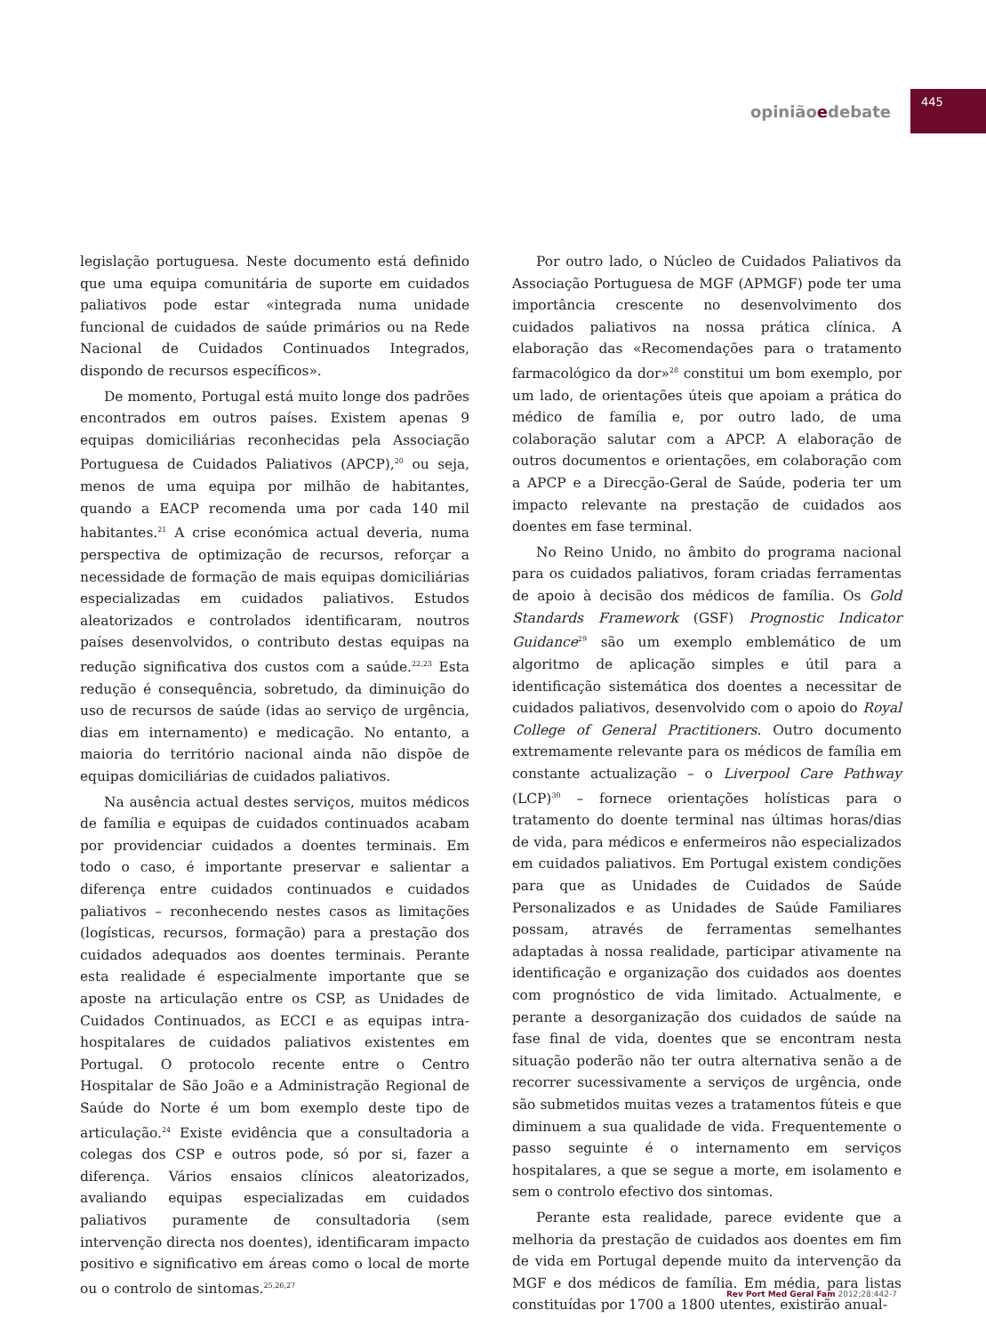opiniãoedebate 445
legislação portuguesa. Neste documento está definido que uma equipa comunitária de suporte em cuidados paliativos pode estar «integrada numa unidade funcional de cuidados de saúde primários ou na Rede Nacional de Cuidados Continuados Integrados, dispondo de recursos específicos».
De momento, Portugal está muito longe dos padrões encontrados em outros países. Existem apenas 9 equipas domiciliárias reconhecidas pela Associação Portuguesa de Cuidados Paliativos (APCP),<sup>20</sup> ou seja, menos de uma equipa por milhão de habitantes, quando a EACP recomenda uma por cada 140 mil habitantes.<sup>21</sup> A crise económica actual deveria, numa perspectiva de optimização de recursos, reforçar a necessidade de formação de mais equipas domiciliárias especializadas em cuidados paliativos. Estudos aleatorizados e controlados identificaram, noutros países desenvolvidos, o contributo destas equipas na redução significativa dos custos com a saúde.<sup>22,23</sup> Esta redução é consequência, sobretudo, da diminuição do uso de recursos de saúde (idas ao serviço de urgência, dias em internamento) e medicação. No entanto, a maioria do território nacional ainda não dispõe de equipas domiciliárias de cuidados paliativos.
Na ausência actual destes serviços, muitos médicos de família e equipas de cuidados continuados acabam por providenciar cuidados a doentes terminais. Em todo o caso, é importante preservar e salientar a diferença entre cuidados continuados e cuidados paliativos – reconhecendo nestes casos as limitações (logísticas, recursos, formação) para a prestação dos cuidados adequados aos doentes terminais. Perante esta realidade é especialmente importante que se aposte na articulação entre os CSP, as Unidades de Cuidados Continuados, as ECCI e as equipas intra-hospitalares de cuidados paliativos existentes em Portugal. O protocolo recente entre o Centro Hospitalar de São João e a Administração Regional de Saúde do Norte é um bom exemplo deste tipo de articulação.<sup>24</sup> Existe evidência que a consultadoria a colegas dos CSP e outros pode, só por si, fazer a diferença. Vários ensaios clínicos aleatorizados, avaliando equipas especializadas em cuidados paliativos puramente de consultadoria (sem intervenção directa nos doentes), identificaram impacto positivo e significativo em áreas como o local de morte ou o controlo de sintomas.<sup>25,26,27</sup>
Por outro lado, o Núcleo de Cuidados Paliativos da Associação Portuguesa de MGF (APMGF) pode ter uma importância crescente no desenvolvimento dos cuidados paliativos na nossa prática clínica. A elaboração das «Recomendações para o tratamento farmacológico da dor»<sup>28</sup> constitui um bom exemplo, por um lado, de orientações úteis que apoiam a prática do médico de família e, por outro lado, de uma colaboração salutar com a APCP. A elaboração de outros documentos e orientações, em colaboração com a APCP e a Direcção-Geral de Saúde, poderia ter um impacto relevante na prestação de cuidados aos doentes em fase terminal.
No Reino Unido, no âmbito do programa nacional para os cuidados paliativos, foram criadas ferramentas de apoio à decisão dos médicos de família. Os Gold Standards Framework (GSF) Prognostic Indicator Guidance<sup>29</sup> são um exemplo emblemático de um algoritmo de aplicação simples e útil para a identificação sistemática dos doentes a necessitar de cuidados paliativos, desenvolvido com o apoio do Royal College of General Practitioners. Outro documento extremamente relevante para os médicos de família em constante actualização – o Liverpool Care Pathway (LCP)<sup>30</sup> – fornece orientações holísticas para o tratamento do doente terminal nas últimas horas/dias de vida, para médicos e enfermeiros não especializados em cuidados paliativos. Em Portugal existem condições para que as Unidades de Cuidados de Saúde Personalizados e as Unidades de Saúde Familiares possam, através de ferramentas semelhantes adaptadas à nossa realidade, participar ativamente na identificação e organização dos cuidados aos doentes com prognóstico de vida limitado. Actualmente, e perante a desorganização dos cuidados de saúde na fase final de vida, doentes que se encontram nesta situação poderão não ter outra alternativa senão a de recorrer sucessivamente a serviços de urgência, onde são submetidos muitas vezes a tratamentos fúteis e que diminuem a sua qualidade de vida. Frequentemente o passo seguinte é o internamento em serviços hospitalares, a que se segue a morte, em isolamento e sem o controlo efectivo dos sintomas.
Perante esta realidade, parece evidente que a melhoria da prestação de cuidados aos doentes em fim de vida em Portugal depende muito da intervenção da MGF e dos médicos de família. Em média, para listas constituídas por 1700 a 1800 utentes, existirão anual-
Rev Port Med Geral Fam 2012;28:442-7